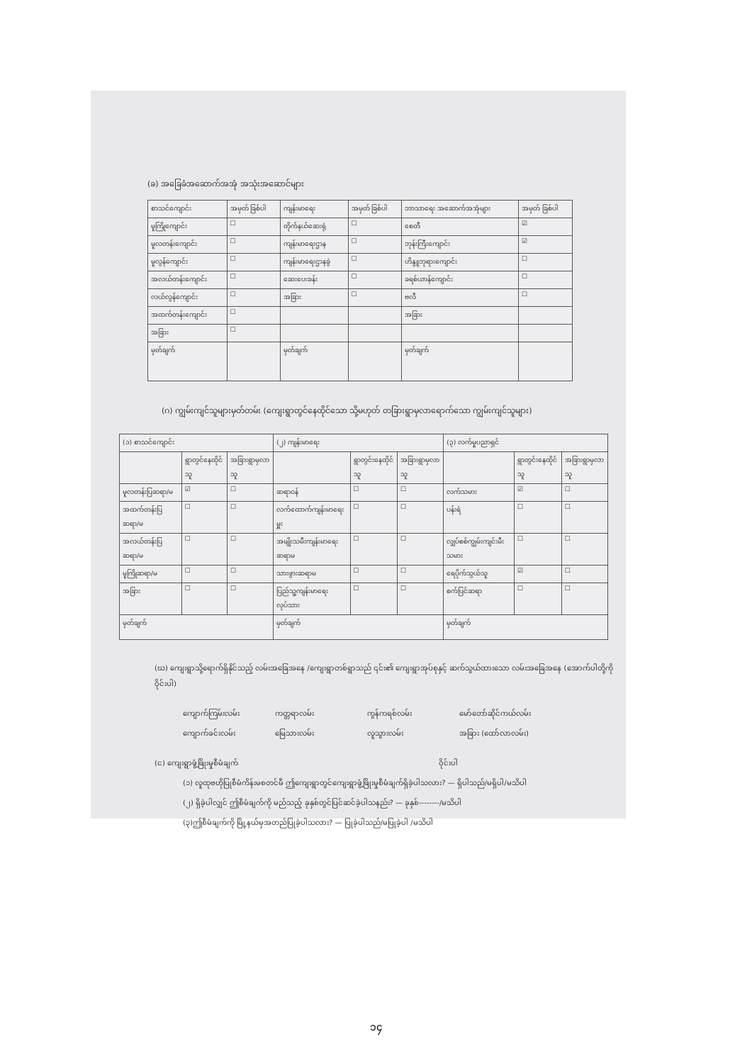(ခ) အခြေခံအဆောက်အအုံ အသုံးအဆောင်များ
| စာသင်ကျောင်း | အမှတ် ခြစ်ပါ | ကျန်းမာရေး | အမှတ် ခြစ်ပါ | ဘာသာရေး အဆောက်အအုံများ | အမှတ် ခြစ်ပါ |
| --- | --- | --- | --- | --- | --- |
| မူကြိုကျောင်း | ☐ | တိုက်နယ်ဆေးရုံ | ☐ | စေတီ | ☑ |
| မူလတန်းကျောင်း | ☐ | ကျန်းမာရေးဌာန | ☐ | ဘုန်းကြီးကျောင်း | ☑ |
| မူလွန်ကျောင်း | ☐ | ကျန်းမာရေးဌာနခွဲ | ☐ | ဟိန္ဒူဘုရားကျောင်း | ☐ |
| အလယ်တန်းကျောင်း | ☐ | ဆေးပေးခန်း | ☐ | ခရစ်ယာန်ကျောင်း | ☐ |
| လယ်လွန်ကျောင်း | ☐ | အခြား | ☐ | ဗလီ | ☐ |
| အထက်တန်းကျောင်း | ☐ | | | အခြား | |
| အခြား | ☐ | | | | |
| မှတ်ချက် | | မှတ်ချက် | | မှတ်ချက် | |
(ဂ) ကျွမ်းကျင်သူများမှတ်တမ်း (ကျေးရွာတွင်နေထိုင်သော သို့မဟုတ် တခြားရွာမှလာရောက်သော ကျွမ်းကျင်သူများ)
| (၁) စာသင်ကျောင်း | | | (၂) ကျန်းမာရေး | | | (၃) လက်မှုပညာရှင် | | |
| --- | --- | --- | --- | --- | --- | --- | --- | --- |
| | ရွာတွင်နေထိုင်သူ | အခြားရွာမှလာသူ | | ရွာတွင်းနေထိုင်သူ | အခြားရွာမှလာသူ | | ရွာတွင်းနေထိုင်သူ | အခြားရွာမှလာသူ |
| မူလတန်းပြဆရာ/မ | ☑ | ☐ | ဆရာဝန် | ☐ | ☐ | လက်သမား | ☑ | ☐ |
| အထက်တန်းပြဆရာ/မ | ☐ | ☐ | လက်ထောက်ကျန်းမာရေးမှူး | ☐ | ☐ | ပန်းရံ | ☐ | ☐ |
| အလယ်တန်းပြဆရာ/မ | ☐ | ☐ | အမျိုးသမီးကျန်းမာရေးဆရာမ | ☐ | ☐ | လျှပ်စစ်ကျွမ်းကျင်းမီးသမား | ☐ | ☐ |
| မူကြိုဆရာ/မ | ☐ | ☐ | သားဖွားဆရာမ | ☐ | ☐ | ရေပိုက်သွယ်သူ | ☑ | ☐ |
| အခြား | ☐ | ☐ | ပြည်သူ့ကျန်းမာရေးလုပ်သား | ☐ | ☐ | စက်ပြင်ဆရာ | ☐ | ☐ |
| မှတ်ချက် | | | မှတ်ချက် | | | မှတ်ချက် | | |
(ဃ) ကျေးရွာသို့ရောက်ရှိနိုင်သည့် လမ်းအခြေအနေ /ကျေးရွာတစ်ရွာသည် ၎င်း၏ ကျေးရွာအုပ်စုနှင့် ဆက်သွယ်ထားသော လမ်းအခြေအနေ (အောက်ပါတို့ကိုဝိုင်းပါ)
ကျောက်ကြမ်းလမ်း ကတ္တရာလမ်း ကွန်ကရစ်လမ်း မော်တော်ဆိုင်ကယ်လမ်း ကျောက်ခင်းလမ်း မြေသားလမ်း လူသွားလမ်း အခြား (ထော်လာလမ်း)
(င) ကျေးရွာဖွံ့ဖြိုးမှုစီမံချက် ဝိုင်းပါ
(၁) လူထုဗဟိုပြုစီမံကိန်းမစတင်မီ ဤကျေးရွာတွင်ကျေးရွာဖွံ့ဖြိုးမှုစီမံချက်ရှိခဲ့ပါသလား? — ရှိပါသည်/မရှိပါ/မသိပါ
(၂) ရှိခဲ့ပါလျှင် ဤစီမံချက်ကို မည်သည့် ခုနှစ်တွင်ပြင်ဆင်ခဲ့ပါသနည်း? — ခုနှစ်--------/မသိပါ
(၃)ဤစီမံချက်ကို မြို့နယ်မှအတည်ပြုခဲ့ပါသလား? — ပြုခဲ့ပါသည်/မပြုခဲ့ပါ /မသိပါ
၁၄